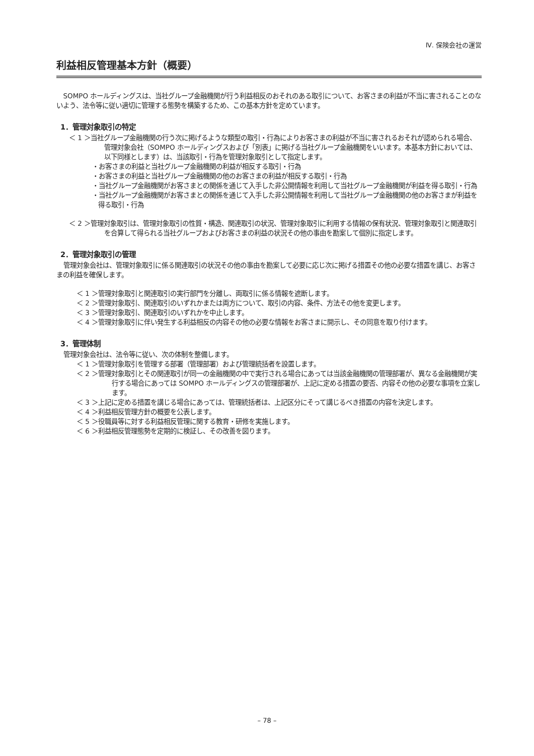Ⅳ. 保険会社の運営
利益相反管理基本方針（概要）
SOMPO ホールディングスは、当社グループ金融機関が行う利益相反のおそれのある取引について、お客さまの利益が不当に害されることのないよう、法令等に従い適切に管理する態勢を構築するため、この基本方針を定めています。
1．管理対象取引の特定
＜ 1 ＞当社グループ金融機関の行う次に掲げるような類型の取引・行為によりお客さまの利益が不当に害されるおそれが認められる場合、管理対象会社（SOMPO ホールディングスおよび「別表」に掲げる当社グループ金融機関をいいます。本基本方針においては、以下同様とします）は、当該取引・行為を管理対象取引として指定します。
・お客さまの利益と当社グループ金融機関の利益が相反する取引・行為
・お客さまの利益と当社グループ金融機関の他のお客さまの利益が相反する取引・行為
・当社グループ金融機関がお客さまとの関係を通じて入手した非公開情報を利用して当社グループ金融機関が利益を得る取引・行為
・当社グループ金融機関がお客さまとの関係を通じて入手した非公開情報を利用して当社グループ金融機関の他のお客さまが利益を得る取引・行為
＜ 2 ＞管理対象取引は、管理対象取引の性質・構造、関連取引の状況、管理対象取引に利用する情報の保有状況、管理対象取引と関連取引を合算して得られる当社グループおよびお客さまの利益の状況その他の事由を勘案して個別に指定します。
2．管理対象取引の管理
管理対象会社は、管理対象取引に係る関連取引の状況その他の事由を勘案して必要に応じ次に掲げる措置その他の必要な措置を講じ、お客さまの利益を確保します。
＜ 1 ＞管理対象取引と関連取引の実行部門を分離し、両取引に係る情報を遮断します。
＜ 2 ＞管理対象取引、関連取引のいずれかまたは両方について、取引の内容、条件、方法その他を変更します。
＜ 3 ＞管理対象取引、関連取引のいずれかを中止します。
＜ 4 ＞管理対象取引に伴い発生する利益相反の内容その他の必要な情報をお客さまに開示し、その同意を取り付けます。
3．管理体制
管理対象会社は、法令等に従い、次の体制を整備します。
＜ 1 ＞管理対象取引を管理する部署（管理部署）および管理統括者を設置します。
＜ 2 ＞管理対象取引とその関連取引が同一の金融機関の中で実行される場合にあっては当該金融機関の管理部署が、異なる金融機関が実行する場合にあっては SOMPO ホールディングスの管理部署が、上記に定める措置の要否、内容その他の必要な事項を立案します。
＜ 3 ＞上記に定める措置を講じる場合にあっては、管理統括者は、上記区分にそって講じるべき措置の内容を決定します。
＜ 4 ＞利益相反管理方針の概要を公表します。
＜ 5 ＞役職員等に対する利益相反管理に関する教育・研修を実施します。
＜ 6 ＞利益相反管理態勢を定期的に検証し、その改善を図ります。
– 78 –